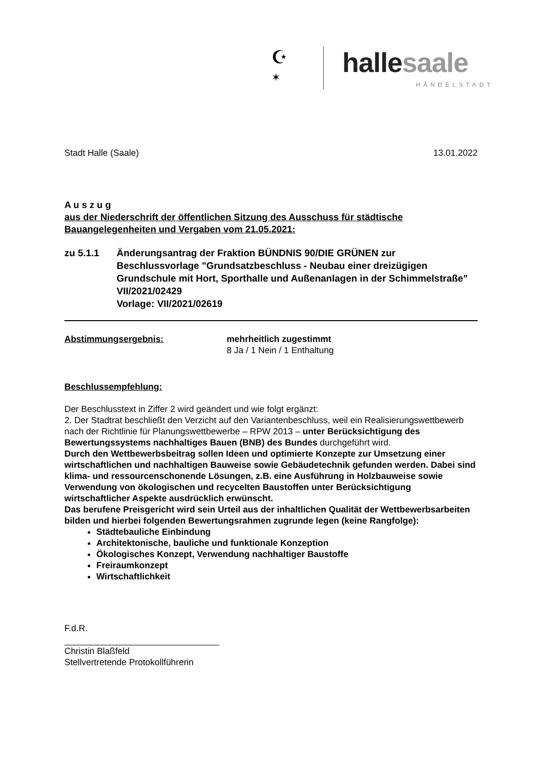☪
✶ halle saale
HÄNDELSTADT
Stadt Halle (Saale) 13.01.2022
A u s z u g
aus der Niederschrift der öffentlichen Sitzung des Ausschuss für städtische Bauangelegenheiten und Vergaben vom 21.05.2021:
zu 5.1.1 Änderungsantrag der Fraktion BÜNDNIS 90/DIE GRÜNEN zur Beschlussvorlage "Grundsatzbeschluss - Neubau einer dreizügigen Grundschule mit Hort, Sporthalle und Außenanlagen in der Schimmelstraße" VII/2021/02429
Vorlage: VII/2021/02619
Abstimmungsergebnis: mehrheitlich zugestimmt
8 Ja / 1 Nein / 1 Enthaltung
Beschlussempfehlung:
Der Beschlusstext in Ziffer 2 wird geändert und wie folgt ergänzt:
2. Der Stadtrat beschließt den Verzicht auf den Variantenbeschluss, weil ein Realisierungswettbewerb nach der Richtlinie für Planungswettbewerbe – RPW 2013 – unter Berücksichtigung des Bewertungssystems nachhaltiges Bauen (BNB) des Bundes durchgeführt wird.
Durch den Wettbewerbsbeitrag sollen Ideen und optimierte Konzepte zur Umsetzung einer wirtschaftlichen und nachhaltigen Bauweise sowie Gebäudetechnik gefunden werden. Dabei sind klima- und ressourcenschonende Lösungen, z.B. eine Ausführung in Holzbauweise sowie Verwendung von ökologischen und recycelten Baustoffen unter Berücksichtigung wirtschaftlicher Aspekte ausdrücklich erwünscht.
Das berufene Preisgericht wird sein Urteil aus der inhaltlichen Qualität der Wettbewerbsarbeiten bilden und hierbei folgenden Bewertungsrahmen zugrunde legen (keine Rangfolge):
Städtebauliche Einbindung
Architektonische, bauliche und funktionale Konzeption
Ökologisches Konzept, Verwendung nachhaltiger Baustoffe
Freiraumkonzept
Wirtschaftlichkeit
F.d.R.
Christin Blaßfeld
Stellvertretende Protokollführerin